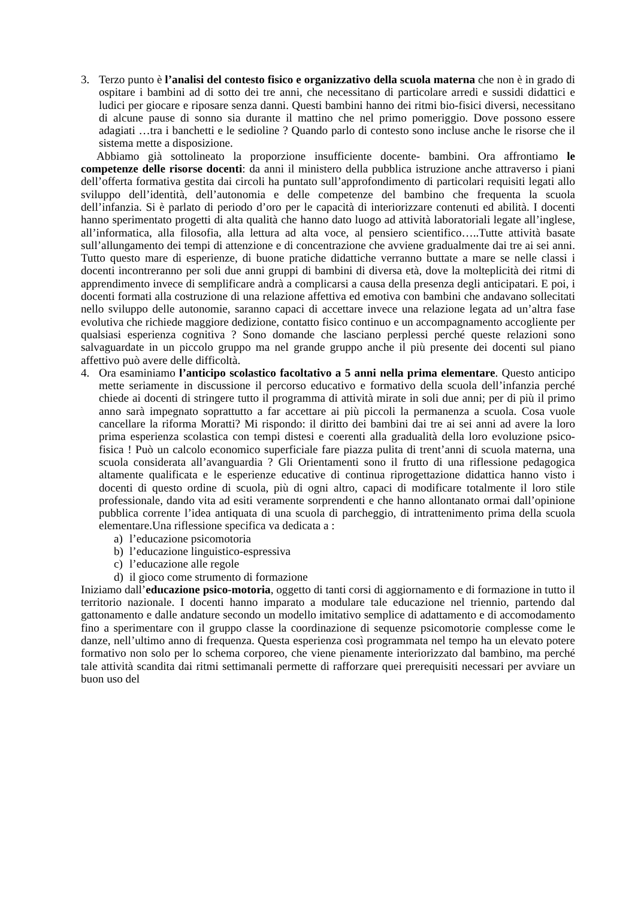3. Terzo punto è l’analisi del contesto fisico e organizzativo della scuola materna che non è in grado di ospitare i bambini ad di sotto dei tre anni, che necessitano di particolare arredi e sussidi didattici e ludici per giocare e riposare senza danni. Questi bambini hanno dei ritmi bio-fisici diversi, necessitano di alcune pause di sonno sia durante il mattino che nel primo pomeriggio. Dove possono essere adagiati …tra i banchetti e le sedioline ? Quando parlo di contesto sono incluse anche le risorse che il sistema mette a disposizione.
Abbiamo già sottolineato la proporzione insufficiente docente- bambini. Ora affrontiamo le competenze delle risorse docenti: da anni il ministero della pubblica istruzione anche attraverso i piani dell’offerta formativa gestita dai circoli ha puntato sull’approfondimento di particolari requisiti legati allo sviluppo dell’identità, dell’autonomia e delle competenze del bambino che frequenta la scuola dell’infanzia. Si è parlato di periodo d’oro per le capacità di interiorizzare contenuti ed abilità. I docenti hanno sperimentato progetti di alta qualità che hanno dato luogo ad attività laboratoriali legate all’inglese, all’informatica, alla filosofia, alla lettura ad alta voce, al pensiero scientifico…..Tutte attività basate sull’allungamento dei tempi di attenzione e di concentrazione che avviene gradualmente dai tre ai sei anni. Tutto questo mare di esperienze, di buone pratiche didattiche verranno buttate a mare se nelle classi i docenti incontreranno per soli due anni gruppi di bambini di diversa età, dove la molteplicità dei ritmi di apprendimento invece di semplificare andrà a complicarsi a causa della presenza degli anticipatari. E poi, i docenti formati alla costruzione di una relazione affettiva ed emotiva con bambini che andavano sollecitati nello sviluppo delle autonomie, saranno capaci di accettare invece una relazione legata ad un’altra fase evolutiva che richiede maggiore dedizione, contatto fisico continuo e un accompagnamento accogliente per qualsiasi esperienza cognitiva ? Sono domande che lasciano perplessi perché queste relazioni sono salvaguardate in un piccolo gruppo ma nel grande gruppo anche il più presente dei docenti sul piano affettivo può avere delle difficoltà.
4. Ora esaminiamo l’anticipo scolastico facoltativo a 5 anni nella prima elementare. Questo anticipo mette seriamente in discussione il percorso educativo e formativo della scuola dell’infanzia perché chiede ai docenti di stringere tutto il programma di attività mirate in soli due anni; per di più il primo anno sarà impegnato soprattutto a far accettare ai più piccoli la permanenza a scuola. Cosa vuole cancellare la riforma Moratti? Mi rispondo: il diritto dei bambini dai tre ai sei anni ad avere la loro prima esperienza scolastica con tempi distesi e coerenti alla gradualità della loro evoluzione psico-fisica ! Può un calcolo economico superficiale fare piazza pulita di trent’anni di scuola materna, una scuola considerata all’avanguardia ? Gli Orientamenti sono il frutto di una riflessione pedagogica altamente qualificata e le esperienze educative di continua riprogettazione didattica hanno visto i docenti di questo ordine di scuola, più di ogni altro, capaci di modificare totalmente il loro stile professionale, dando vita ad esiti veramente sorprendenti e che hanno allontanato ormai dall’opinione pubblica corrente l’idea antiquata di una scuola di parcheggio, di intrattenimento prima della scuola elementare.Una riflessione specifica va dedicata a :
a) l’educazione psicomotoria
b) l’educazione linguistico-espressiva
c) l’educazione alle regole
d) il gioco come strumento di formazione
Iniziamo dall’educazione psico-motoria, oggetto di tanti corsi di aggiornamento e di formazione in tutto il territorio nazionale. I docenti hanno imparato a modulare tale educazione nel triennio, partendo dal gattonamento e dalle andature secondo un modello imitativo semplice di adattamento e di accomodamento fino a sperimentare con il gruppo classe la coordinazione di sequenze psicomotorie complesse come le danze, nell’ultimo anno di frequenza. Questa esperienza così programmata nel tempo ha un elevato potere formativo non solo per lo schema corporeo, che viene pienamente interiorizzato dal bambino, ma perché tale attività scandita dai ritmi settimanali permette di rafforzare quei prerequisiti necessari per avviare un buon uso del